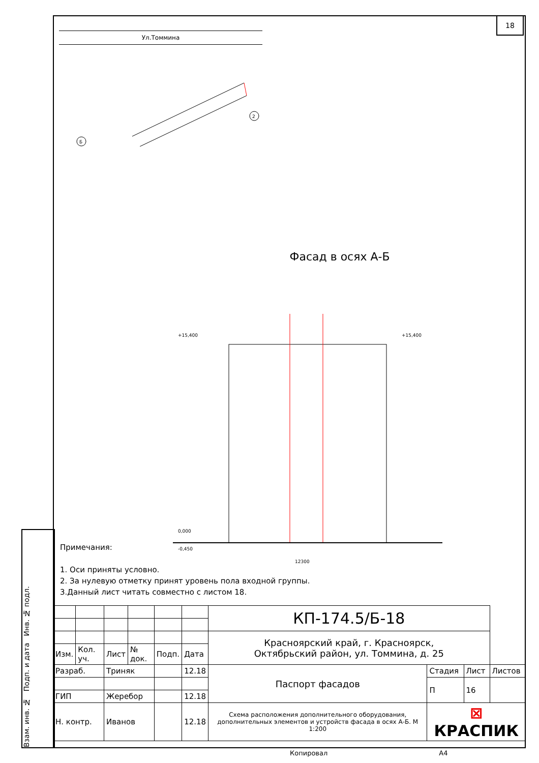18
Взам. инв. № Подп. и дата Инв. № подл.
Ул.Томмина
2
Б
Фасад в осях А-Б
12300
+15,400
+15,400
0,000
-0,450
Примечания:
1. Оси приняты условно.
2. За нулевую отметку принят уровень пола входной группы.
3.Данный лист читать совместно с листом 18.
| | | | | | | КП-174.5/Б-18 | | | |
| | | | | | | Красноярский край, г. Красноярск, Октябрьский район, ул. Томмина, д. 25 | | | |
| Изм. | Кол. уч. | Лист | № док. | Подп. | Дата | | | | |
| Разраб. | | Триняк | | | 12.18 | Паспорт фасадов | Стадия | Лист | Листов |
| | | | | | | | П | 16 | |
| ГИП | | Жеребор | | | 12.18 | | | | |
| Н. контр. | | Иванов | | | 12.18 | Схема расположения дополнительного оборудования, дополнительных элементов и устройств фасада в осях А-Б. М 1:200 | ⊠ КРАСПИК | | |
Копировал А4